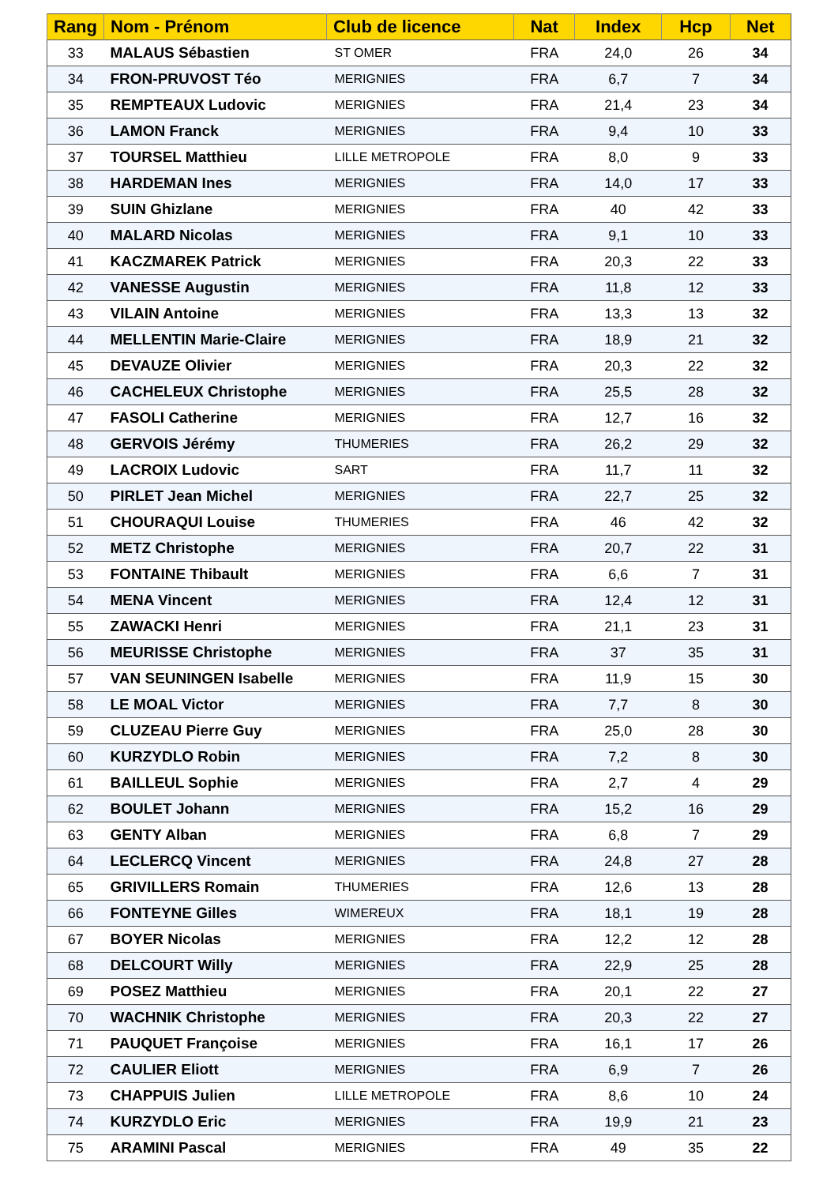| Rang | Nom - Prénom | Club de licence | Nat | Index | Hcp | Net |
| --- | --- | --- | --- | --- | --- | --- |
| 33 | MALAUS Sébastien | ST OMER | FRA | 24,0 | 26 | 34 |
| 34 | FRON-PRUVOST Téo | MERIGNIES | FRA | 6,7 | 7 | 34 |
| 35 | REMPTEAUX Ludovic | MERIGNIES | FRA | 21,4 | 23 | 34 |
| 36 | LAMON Franck | MERIGNIES | FRA | 9,4 | 10 | 33 |
| 37 | TOURSEL Matthieu | LILLE METROPOLE | FRA | 8,0 | 9 | 33 |
| 38 | HARDEMAN Ines | MERIGNIES | FRA | 14,0 | 17 | 33 |
| 39 | SUIN Ghizlane | MERIGNIES | FRA | 40 | 42 | 33 |
| 40 | MALARD Nicolas | MERIGNIES | FRA | 9,1 | 10 | 33 |
| 41 | KACZMAREK Patrick | MERIGNIES | FRA | 20,3 | 22 | 33 |
| 42 | VANESSE Augustin | MERIGNIES | FRA | 11,8 | 12 | 33 |
| 43 | VILAIN Antoine | MERIGNIES | FRA | 13,3 | 13 | 32 |
| 44 | MELLENTIN Marie-Claire | MERIGNIES | FRA | 18,9 | 21 | 32 |
| 45 | DEVAUZE Olivier | MERIGNIES | FRA | 20,3 | 22 | 32 |
| 46 | CACHELEUX Christophe | MERIGNIES | FRA | 25,5 | 28 | 32 |
| 47 | FASOLI Catherine | MERIGNIES | FRA | 12,7 | 16 | 32 |
| 48 | GERVOIS Jérémy | THUMERIES | FRA | 26,2 | 29 | 32 |
| 49 | LACROIX Ludovic | SART | FRA | 11,7 | 11 | 32 |
| 50 | PIRLET Jean Michel | MERIGNIES | FRA | 22,7 | 25 | 32 |
| 51 | CHOURAQUI Louise | THUMERIES | FRA | 46 | 42 | 32 |
| 52 | METZ Christophe | MERIGNIES | FRA | 20,7 | 22 | 31 |
| 53 | FONTAINE Thibault | MERIGNIES | FRA | 6,6 | 7 | 31 |
| 54 | MENA Vincent | MERIGNIES | FRA | 12,4 | 12 | 31 |
| 55 | ZAWACKI Henri | MERIGNIES | FRA | 21,1 | 23 | 31 |
| 56 | MEURISSE Christophe | MERIGNIES | FRA | 37 | 35 | 31 |
| 57 | VAN SEUNINGEN Isabelle | MERIGNIES | FRA | 11,9 | 15 | 30 |
| 58 | LE MOAL Victor | MERIGNIES | FRA | 7,7 | 8 | 30 |
| 59 | CLUZEAU Pierre Guy | MERIGNIES | FRA | 25,0 | 28 | 30 |
| 60 | KURZYDLO Robin | MERIGNIES | FRA | 7,2 | 8 | 30 |
| 61 | BAILLEUL Sophie | MERIGNIES | FRA | 2,7 | 4 | 29 |
| 62 | BOULET Johann | MERIGNIES | FRA | 15,2 | 16 | 29 |
| 63 | GENTY Alban | MERIGNIES | FRA | 6,8 | 7 | 29 |
| 64 | LECLERCQ Vincent | MERIGNIES | FRA | 24,8 | 27 | 28 |
| 65 | GRIVILLERS Romain | THUMERIES | FRA | 12,6 | 13 | 28 |
| 66 | FONTEYNE Gilles | WIMEREUX | FRA | 18,1 | 19 | 28 |
| 67 | BOYER Nicolas | MERIGNIES | FRA | 12,2 | 12 | 28 |
| 68 | DELCOURT Willy | MERIGNIES | FRA | 22,9 | 25 | 28 |
| 69 | POSEZ Matthieu | MERIGNIES | FRA | 20,1 | 22 | 27 |
| 70 | WACHNIK Christophe | MERIGNIES | FRA | 20,3 | 22 | 27 |
| 71 | PAUQUET Françoise | MERIGNIES | FRA | 16,1 | 17 | 26 |
| 72 | CAULIER Eliott | MERIGNIES | FRA | 6,9 | 7 | 26 |
| 73 | CHAPPUIS Julien | LILLE METROPOLE | FRA | 8,6 | 10 | 24 |
| 74 | KURZYDLO Eric | MERIGNIES | FRA | 19,9 | 21 | 23 |
| 75 | ARAMINI Pascal | MERIGNIES | FRA | 49 | 35 | 22 |